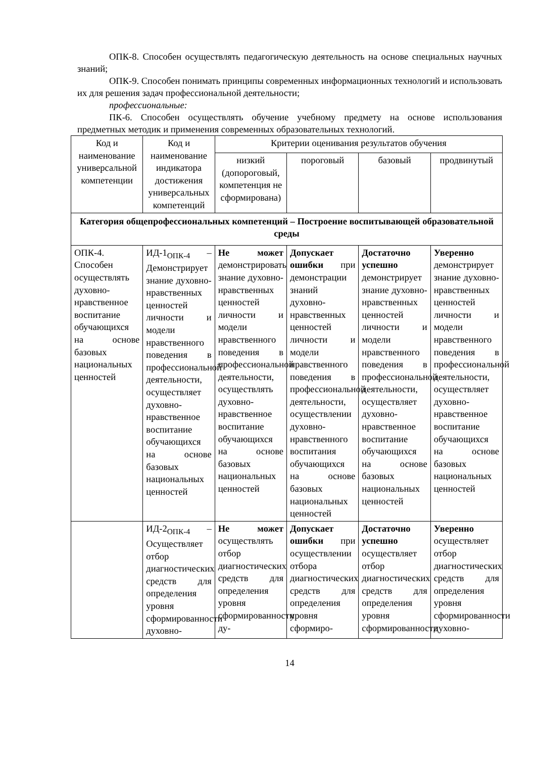ОПК-8. Способен осуществлять педагогическую деятельность на основе специальных научных знаний;
ОПК-9. Способен понимать принципы современных информационных технологий и использовать их для решения задач профессиональной деятельности;
профессиональные:
ПК-6. Способен осуществлять обучение учебному предмету на основе использования предметных методик и применения современных образовательных технологий.
| Код и наименование универсальной компетенции | Код и наименование индикатора достижения универсальных компетенций | Критерии оценивания результатов обучения | | | |
| --- | --- | --- | --- | --- | --- |
| | | низкий (допороговый, компетенция не сформирована) | пороговый | базовый | продвинутый |
| Категория общепрофессиональных компетенций – Построение воспитывающей образовательной среды | | | | | |
| ОПК-4. Способен осуществлять духовно-нравственное воспитание обучающихся на основе базовых национальных ценностей | ИД-1<sub>ОПК-4</sub> – Демонстрирует знание духовно-нравственных ценностей личности и модели нравственного поведения в профессиональной деятельности, осуществляет духовно-нравственное воспитание обучающихся на основе базовых национальных ценностей | Не может демонстрировать знание духовно-нравственных ценностей личности и модели нравственного поведения в профессиональной деятельности, осуществлять духовно-нравственное воспитание обучающихся на основе базовых национальных ценностей | Допускает ошибки при демонстрации знаний духовно-нравственных ценностей личности и модели нравственного поведения в профессиональной деятельности, осуществлении духовно-нравственного воспитания обучающихся на основе базовых национальных ценностей | Достаточно успешно демонстрирует знание духовно-нравственных ценностей личности и модели нравственного поведения в профессиональной деятельности, осуществляет духовно-нравственное воспитание обучающихся на основе базовых национальных ценностей | Уверенно демонстрирует знание духовно-нравственных ценностей личности и модели нравственного поведения в профессиональной деятельности, осуществляет духовно-нравственное воспитание обучающихся на основе базовых национальных ценностей |
| | ИД-2<sub>ОПК-4</sub> – Осуществляет отбор диагностических средств для определения уровня сформированности духовно- | Не может осуществлять отбор диагностических средств для определения уровня сформированности ду- | Допускает ошибки при осуществлении отбора диагностических средств для определения уровня сформиро- | Достаточно успешно осуществляет отбор диагностических средств для определения уровня сформированности | Уверенно осуществляет отбор диагностических средств для определения уровня сформированности духовно- |
14